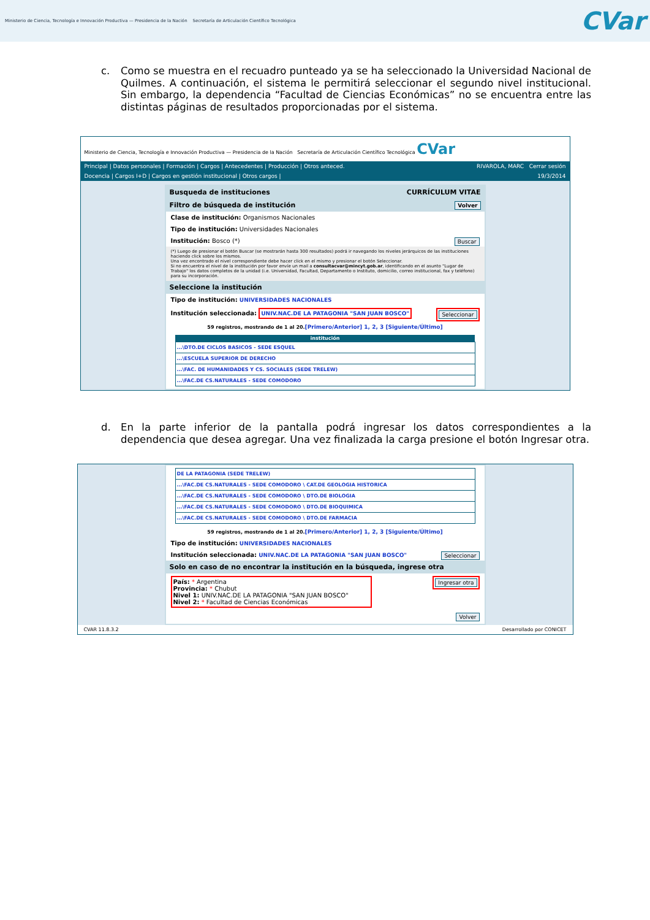Ministerio de Ciencia, Tecnología e Innovación Productiva — Presidencia de la Nación Secretaría de Articulación Científico Tecnológica
CVar
c. Como se muestra en el recuadro punteado ya se ha seleccionado la Universidad Nacional de Quilmes. A continuación, el sistema le permitirá seleccionar el segundo nivel institucional. Sin embargo, la dependencia “Facultad de Ciencias Económicas” no se encuentra entre las distintas páginas de resultados proporcionadas por el sistema.
Ministerio de Ciencia, Tecnología e Innovación Productiva — Presidencia de la Nación Secretaría de Articulación Científico Tecnológica CVar
Principal | Datos personales | Formación | Cargos | Antecedentes | Producción | Otros anteced. RIVAROLA, MARC Cerrar sesión
Docencia | Cargos I+D | Cargos en gestión institucional | Otros cargos | 19/3/2014
Busqueda de instituciones CURRÍCULUM VITAE
Filtro de búsqueda de institución Volver
Clase de institución: Organismos Nacionales
Tipo de institución: Universidades Nacionales
Institución: Bosco (*) Buscar
(*) Luego de presionar el botón Buscar (se mostrarán hasta 300 resultados) podrá ir navegando los niveles jerárquicos de las instituciones haciendo click sobre los mismos.
Una vez encontrado el nivel correspondiente debe hacer click en el mismo y presionar el botón Seleccionar.
Si no encuentra el nivel de la institución por favor envíe un mail a consultacvar@mincyt.gob.ar, identificando en el asunto "Lugar de Trabajo" los datos completos de la unidad (i.e. Universidad, Facultad, Departamento o Instituto, domicilio, correo institucional, fax y teléfono) para su incorporación.
Seleccione la institución
Tipo de institución: UNIVERSIDADES NACIONALES
Institución seleccionada: UNIV.NAC.DE LA PATAGONIA "SAN JUAN BOSCO" Seleccionar
59 registros, mostrando de 1 al 20.[Primero/Anterior] 1, 2, 3 [Siguiente/Último]
| institución |
| --- |
| ...\DTO.DE CICLOS BASICOS - SEDE ESQUEL |
| ...\ESCUELA SUPERIOR DE DERECHO |
| ...\FAC. DE HUMANIDADES Y CS. SOCIALES (SEDE TRELEW) |
| ...\FAC.DE CS.NATURALES - SEDE COMODORO |
d. En la parte inferior de la pantalla podrá ingresar los datos correspondientes a la dependencia que desea agregar. Una vez finalizada la carga presione el botón Ingresar otra.
| DE LA PATAGONIA (SEDE TRELEW) |
| ...\FAC.DE CS.NATURALES - SEDE COMODORO \ CAT.DE GEOLOGIA HISTORICA |
| ...\FAC.DE CS.NATURALES - SEDE COMODORO \ DTO.DE BIOLOGIA |
| ...\FAC.DE CS.NATURALES - SEDE COMODORO \ DTO.DE BIOQUIMICA |
| ...\FAC.DE CS.NATURALES - SEDE COMODORO \ DTO.DE FARMACIA |
59 registros, mostrando de 1 al 20.[Primero/Anterior] 1, 2, 3 [Siguiente/Último]
Tipo de institución: UNIVERSIDADES NACIONALES
Institución seleccionada: UNIV.NAC.DE LA PATAGONIA "SAN JUAN BOSCO" Seleccionar
Solo en caso de no encontrar la institución en la búsqueda, ingrese otra
País: * Argentina
Provincia: * Chubut
Nivel 1: UNIV.NAC.DE LA PATAGONIA "SAN JUAN BOSCO"
Nivel 2: * Facultad de Ciencias Económicas Ingresar otra
Volver
CVAR 11.8.3.2 Desarrollado por CONICET